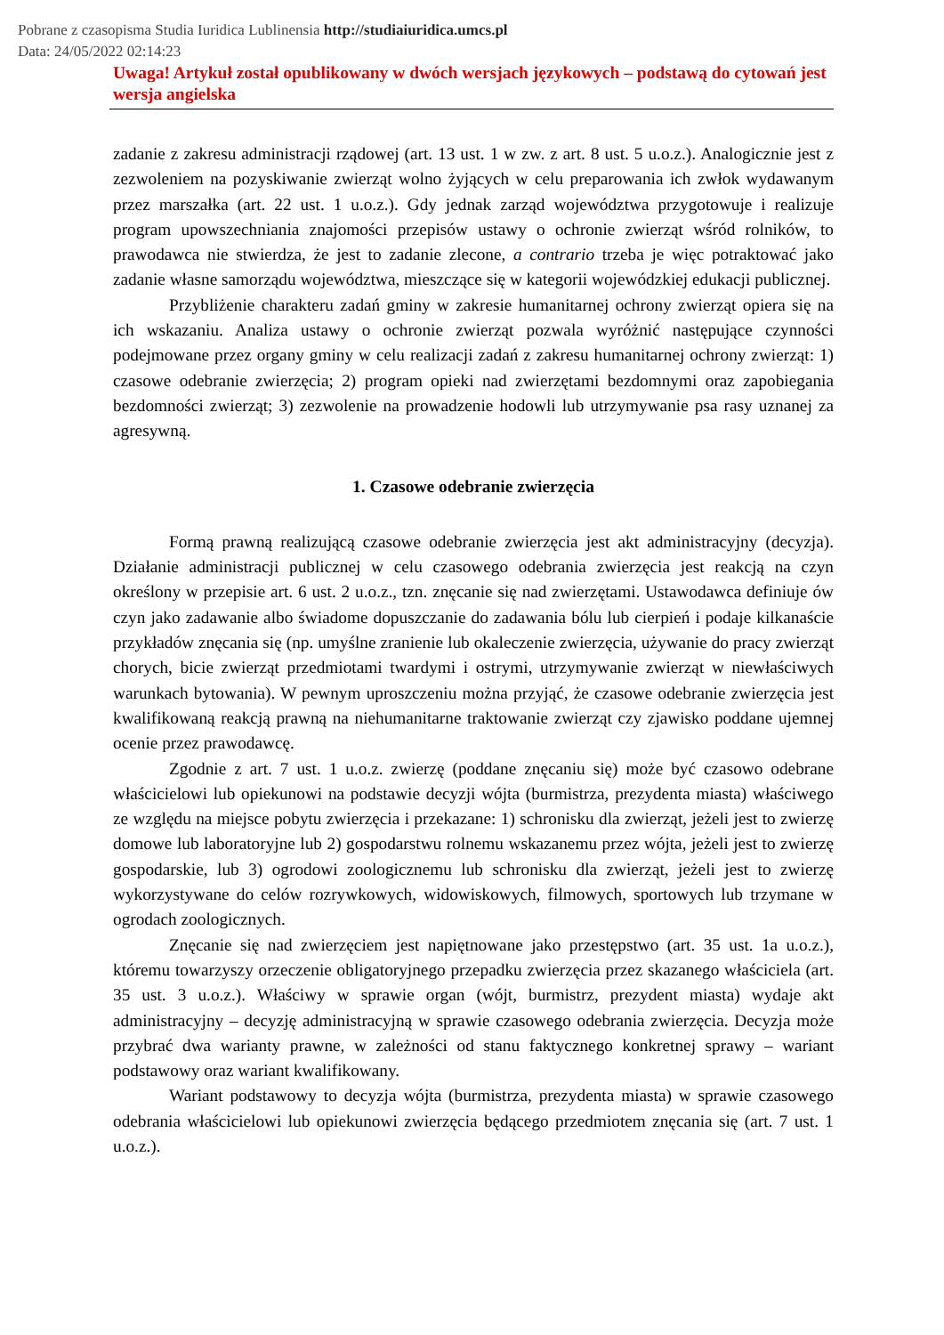Pobrane z czasopisma Studia Iuridica Lublinensia http://studiaiuridica.umcs.pl
Data: 24/05/2022 02:14:23
Uwaga! Artykuł został opublikowany w dwóch wersjach językowych – podstawą do cytowań jest wersja angielska
zadanie z zakresu administracji rządowej (art. 13 ust. 1 w zw. z art. 8 ust. 5 u.o.z.). Analogicznie jest z zezwoleniem na pozyskiwanie zwierząt wolno żyjących w celu preparowania ich zwłok wydawanym przez marszałka (art. 22 ust. 1 u.o.z.). Gdy jednak zarząd województwa przygotowuje i realizuje program upowszechniania znajomości przepisów ustawy o ochronie zwierząt wśród rolników, to prawodawca nie stwierdza, że jest to zadanie zlecone, a contrario trzeba je więc potraktować jako zadanie własne samorządu województwa, mieszczące się w kategorii wojewódzkiej edukacji publicznej.
Przybliżenie charakteru zadań gminy w zakresie humanitarnej ochrony zwierząt opiera się na ich wskazaniu. Analiza ustawy o ochronie zwierząt pozwala wyróżnić następujące czynności podejmowane przez organy gminy w celu realizacji zadań z zakresu humanitarnej ochrony zwierząt: 1) czasowe odebranie zwierzęcia; 2) program opieki nad zwierzętami bezdomnymi oraz zapobiegania bezdomności zwierząt; 3) zezwolenie na prowadzenie hodowli lub utrzymywanie psa rasy uznanej za agresywną.
1. Czasowe odebranie zwierzęcia
Formą prawną realizującą czasowe odebranie zwierzęcia jest akt administracyjny (decyzja). Działanie administracji publicznej w celu czasowego odebrania zwierzęcia jest reakcją na czyn określony w przepisie art. 6 ust. 2 u.o.z., tzn. znęcanie się nad zwierzętami. Ustawodawca definiuje ów czyn jako zadawanie albo świadome dopuszczanie do zadawania bólu lub cierpień i podaje kilkanaście przykładów znęcania się (np. umyślne zranienie lub okaleczenie zwierzęcia, używanie do pracy zwierząt chorych, bicie zwierząt przedmiotami twardymi i ostrymi, utrzymywanie zwierząt w niewłaściwych warunkach bytowania). W pewnym uproszczeniu można przyjąć, że czasowe odebranie zwierzęcia jest kwalifikowaną reakcją prawną na niehumanitarne traktowanie zwierząt czy zjawisko poddane ujemnej ocenie przez prawodawcę.
Zgodnie z art. 7 ust. 1 u.o.z. zwierzę (poddane znęcaniu się) może być czasowo odebrane właścicielowi lub opiekunowi na podstawie decyzji wójta (burmistrza, prezydenta miasta) właściwego ze względu na miejsce pobytu zwierzęcia i przekazane: 1) schronisku dla zwierząt, jeżeli jest to zwierzę domowe lub laboratoryjne lub 2) gospodarstwu rolnemu wskazanemu przez wójta, jeżeli jest to zwierzę gospodarskie, lub 3) ogrodowi zoologicznemu lub schronisku dla zwierząt, jeżeli jest to zwierzę wykorzystywane do celów rozrywkowych, widowiskowych, filmowych, sportowych lub trzymane w ogrodach zoologicznych.
Znęcanie się nad zwierzęciem jest napiętnowane jako przestępstwo (art. 35 ust. 1a u.o.z.), któremu towarzyszy orzeczenie obligatoryjnego przepadku zwierzęcia przez skazanego właściciela (art. 35 ust. 3 u.o.z.). Właściwy w sprawie organ (wójt, burmistrz, prezydent miasta) wydaje akt administracyjny – decyzję administracyjną w sprawie czasowego odebrania zwierzęcia. Decyzja może przybrać dwa warianty prawne, w zależności od stanu faktycznego konkretnej sprawy – wariant podstawowy oraz wariant kwalifikowany.
Wariant podstawowy to decyzja wójta (burmistrza, prezydenta miasta) w sprawie czasowego odebrania właścicielowi lub opiekunowi zwierzęcia będącego przedmiotem znęcania się (art. 7 ust. 1 u.o.z.).